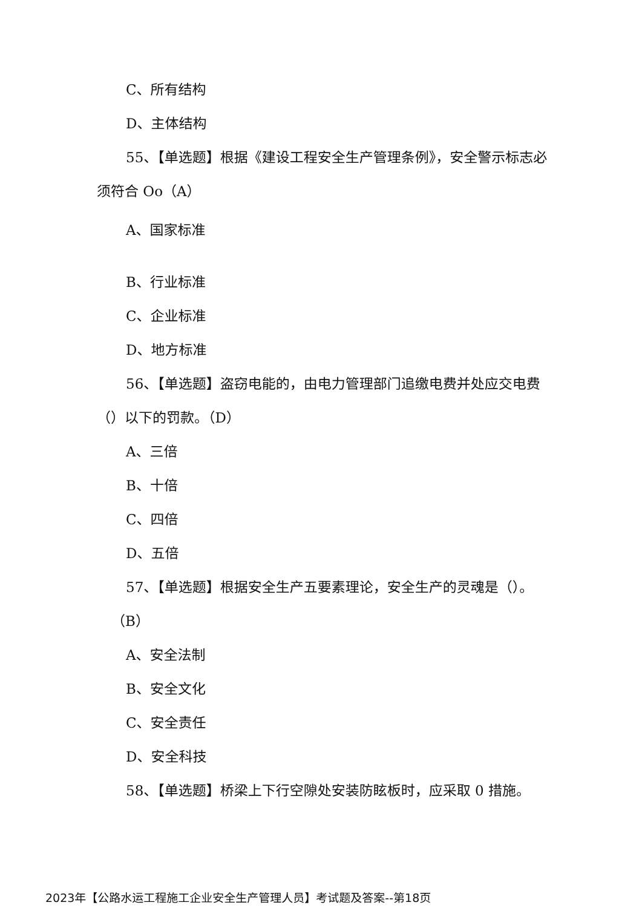C、所有结构
D、主体结构
55、【单选题】根据《建设工程安全生产管理条例》，安全警示标志必须符合 Oo（A）
A、国家标准
B、行业标准
C、企业标准
D、地方标准
56、【单选题】盗窃电能的，由电力管理部门追缴电费并处应交电费（）以下的罚款。（D）
A、三倍
B、十倍
C、四倍
D、五倍
57、【单选题】根据安全生产五要素理论，安全生产的灵魂是（）。
（B）
A、安全法制
B、安全文化
C、安全责任
D、安全科技
58、【单选题】桥梁上下行空隙处安装防眩板时，应采取 0 措施。
2023年【公路水运工程施工企业安全生产管理人员】考试题及答案--第18页